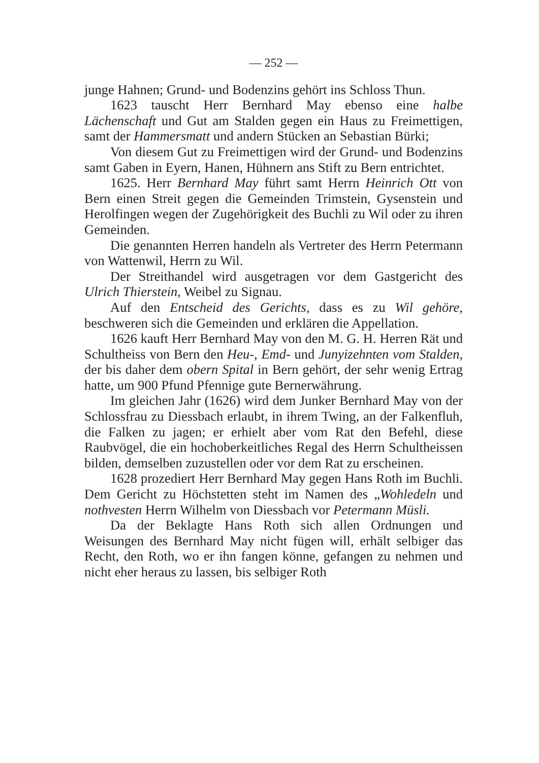— 252 —
junge Hahnen; Grund- und Bodenzins gehört ins Schloss Thun.
1623 tauscht Herr Bernhard May ebenso eine halbe Lächenschaft und Gut am Stalden gegen ein Haus zu Freimettigen, samt der Hammersmatt und andern Stücken an Sebastian Bürki;
Von diesem Gut zu Freimettigen wird der Grund- und Bodenzins samt Gaben in Eyern, Hanen, Hühnern ans Stift zu Bern entrichtet.
1625. Herr Bernhard May führt samt Herrn Heinrich Ott von Bern einen Streit gegen die Gemeinden Trimstein, Gysenstein und Herolfingen wegen der Zugehörigkeit des Buchli zu Wil oder zu ihren Gemeinden.
Die genannten Herren handeln als Vertreter des Herrn Petermann von Wattenwil, Herrn zu Wil.
Der Streithandel wird ausgetragen vor dem Gastgericht des Ulrich Thierstein, Weibel zu Signau.
Auf den Entscheid des Gerichts, dass es zu Wil gehöre, beschweren sich die Gemeinden und erklären die Appellation.
1626 kauft Herr Bernhard May von den M. G. H. Herren Rät und Schultheiss von Bern den Heu-, Emd- und Junyizehnten vom Stalden, der bis daher dem obern Spital in Bern gehört, der sehr wenig Ertrag hatte, um 900 Pfund Pfennige gute Bernerwährung.
Im gleichen Jahr (1626) wird dem Junker Bernhard May von der Schlossfrau zu Diessbach erlaubt, in ihrem Twing, an der Falkenfluh, die Falken zu jagen; er erhielt aber vom Rat den Befehl, diese Raubvögel, die ein hochoberkeitliches Regal des Herrn Schultheissen bilden, demselben zuzustellen oder vor dem Rat zu erscheinen.
1628 prozediert Herr Bernhard May gegen Hans Roth im Buchli. Dem Gericht zu Höchstetten steht im Namen des „Wohledeln und nothvesten Herrn Wilhelm von Diessbach vor Petermann Müsli.
Da der Beklagte Hans Roth sich allen Ordnungen und Weisungen des Bernhard May nicht fügen will, erhält selbiger das Recht, den Roth, wo er ihn fangen könne, gefangen zu nehmen und nicht eher heraus zu lassen, bis selbiger Roth